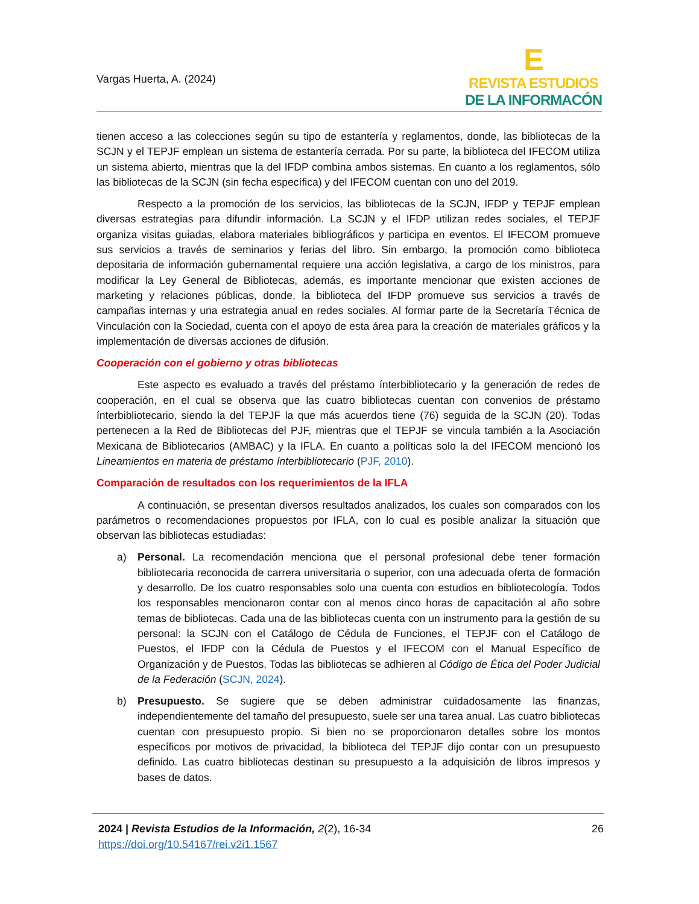Vargas Huerta, A. (2024)
E
REVISTA ESTUDIOS
DE LA INFORMACÓN
tienen acceso a las colecciones según su tipo de estantería y reglamentos, donde, las bibliotecas de la SCJN y el TEPJF emplean un sistema de estantería cerrada. Por su parte, la biblioteca del IFECOM utiliza un sistema abierto, mientras que la del IFDP combina ambos sistemas. En cuanto a los reglamentos, sólo las bibliotecas de la SCJN (sin fecha específica) y del IFECOM cuentan con uno del 2019.
Respecto a la promoción de los servicios, las bibliotecas de la SCJN, IFDP y TEPJF emplean diversas estrategias para difundir información. La SCJN y el IFDP utilizan redes sociales, el TEPJF organiza visitas guiadas, elabora materiales bibliográficos y participa en eventos. El IFECOM promueve sus servicios a través de seminarios y ferias del libro. Sin embargo, la promoción como biblioteca depositaria de información gubernamental requiere una acción legislativa, a cargo de los ministros, para modificar la Ley General de Bibliotecas, además, es importante mencionar que existen acciones de marketing y relaciones públicas, donde, la biblioteca del IFDP promueve sus servicios a través de campañas internas y una estrategia anual en redes sociales. Al formar parte de la Secretaría Técnica de Vinculación con la Sociedad, cuenta con el apoyo de esta área para la creación de materiales gráficos y la implementación de diversas acciones de difusión.
Cooperación con el gobierno y otras bibliotecas
Este aspecto es evaluado a través del préstamo ínterbibliotecario y la generación de redes de cooperación, en el cual se observa que las cuatro bibliotecas cuentan con convenios de préstamo ínterbibliotecario, siendo la del TEPJF la que más acuerdos tiene (76) seguida de la SCJN (20). Todas pertenecen a la Red de Bibliotecas del PJF, mientras que el TEPJF se vincula también a la Asociación Mexicana de Bibliotecarios (AMBAC) y la IFLA. En cuanto a políticas solo la del IFECOM mencionó los Lineamientos en materia de préstamo ínterbibliotecario (PJF, 2010).
Comparación de resultados con los requerimientos de la IFLA
A continuación, se presentan diversos resultados analizados, los cuales son comparados con los parámetros o recomendaciones propuestos por IFLA, con lo cual es posible analizar la situación que observan las bibliotecas estudiadas:
a) Personal. La recomendación menciona que el personal profesional debe tener formación bibliotecaria reconocida de carrera universitaria o superior, con una adecuada oferta de formación y desarrollo. De los cuatro responsables solo una cuenta con estudios en bibliotecología. Todos los responsables mencionaron contar con al menos cinco horas de capacitación al año sobre temas de bibliotecas. Cada una de las bibliotecas cuenta con un instrumento para la gestión de su personal: la SCJN con el Catálogo de Cédula de Funciones, el TEPJF con el Catálogo de Puestos, el IFDP con la Cédula de Puestos y el IFECOM con el Manual Específico de Organización y de Puestos. Todas las bibliotecas se adhieren al Código de Ética del Poder Judicial de la Federación (SCJN, 2024).
b) Presupuesto. Se sugiere que se deben administrar cuidadosamente las finanzas, independientemente del tamaño del presupuesto, suele ser una tarea anual. Las cuatro bibliotecas cuentan con presupuesto propio. Si bien no se proporcionaron detalles sobre los montos específicos por motivos de privacidad, la biblioteca del TEPJF dijo contar con un presupuesto definido. Las cuatro bibliotecas destinan su presupuesto a la adquisición de libros impresos y bases de datos.
2024 | Revista Estudios de la Información, 2(2), 16-34
https://doi.org/10.54167/rei.v2i1.1567
26